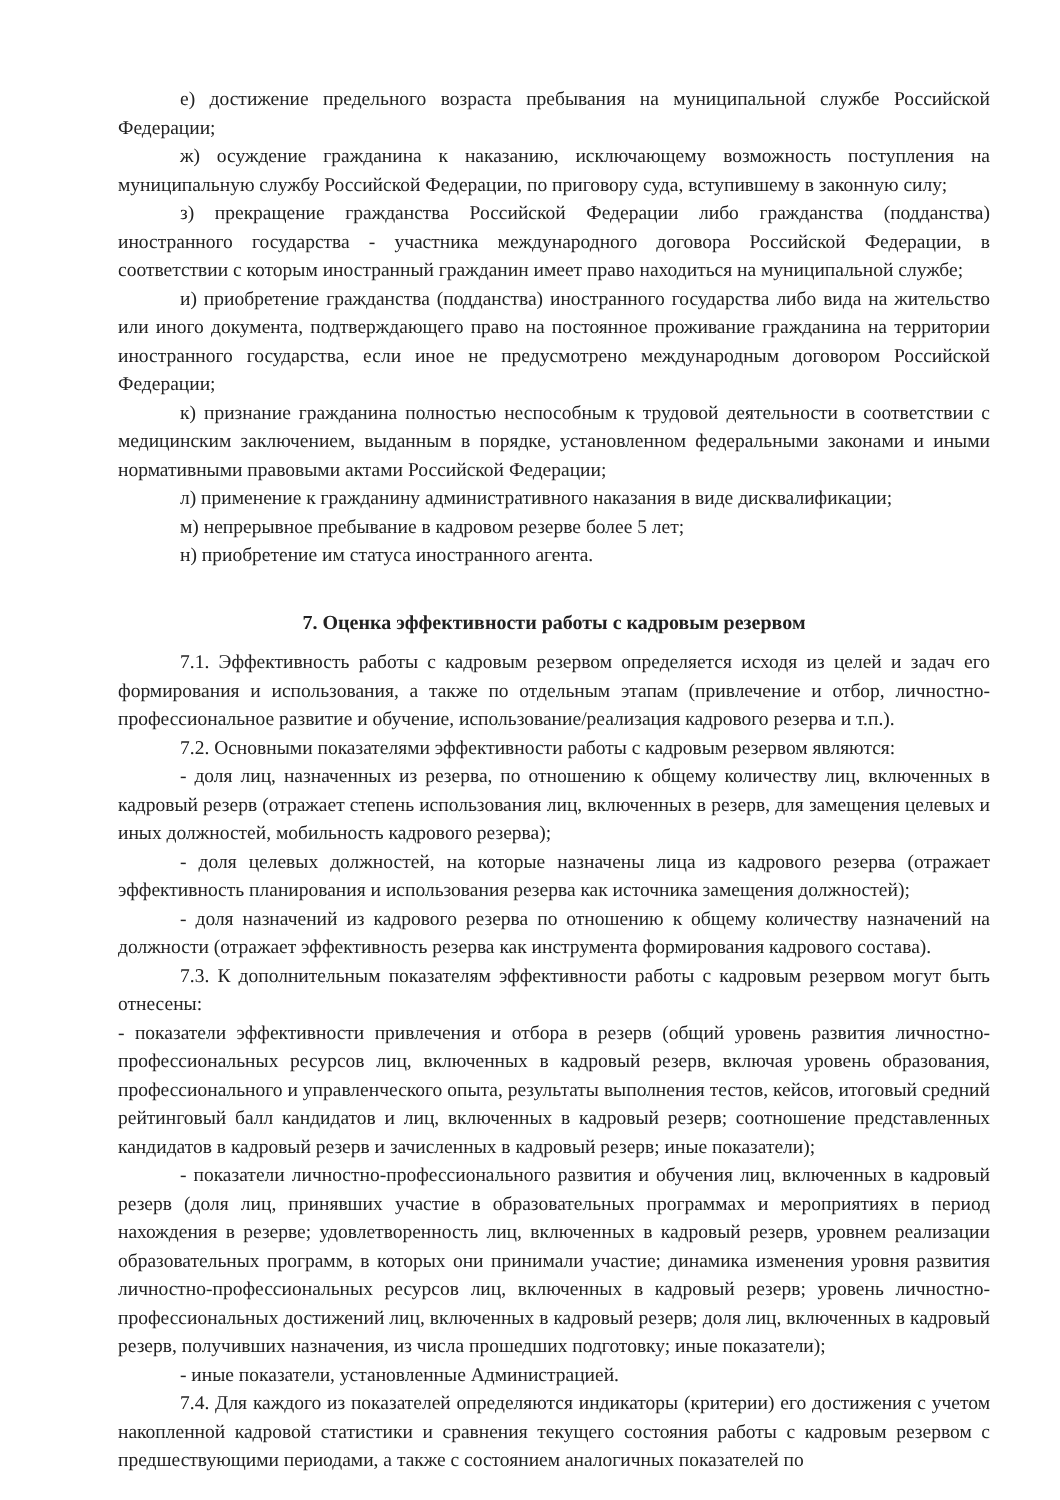е) достижение предельного возраста пребывания на муниципальной службе Российской Федерации;
ж) осуждение гражданина к наказанию, исключающему возможность поступления на муниципальную службу Российской Федерации, по приговору суда, вступившему в законную силу;
з) прекращение гражданства Российской Федерации либо гражданства (подданства) иностранного государства - участника международного договора Российской Федерации, в соответствии с которым иностранный гражданин имеет право находиться на муниципальной службе;
и) приобретение гражданства (подданства) иностранного государства либо вида на жительство или иного документа, подтверждающего право на постоянное проживание гражданина на территории иностранного государства, если иное не предусмотрено международным договором Российской Федерации;
к) признание гражданина полностью неспособным к трудовой деятельности в соответствии с медицинским заключением, выданным в порядке, установленном федеральными законами и иными нормативными правовыми актами Российской Федерации;
л) применение к гражданину административного наказания в виде дисквалификации;
м) непрерывное пребывание в кадровом резерве более 5 лет;
н) приобретение им статуса иностранного агента.
7. Оценка эффективности работы с кадровым резервом
7.1. Эффективность работы с кадровым резервом определяется исходя из целей и задач его формирования и использования, а также по отдельным этапам (привлечение и отбор, личностно-профессиональное развитие и обучение, использование/реализация кадрового резерва и т.п.).
7.2. Основными показателями эффективности работы с кадровым резервом являются:
- доля лиц, назначенных из резерва, по отношению к общему количеству лиц, включенных в кадровый резерв (отражает степень использования лиц, включенных в резерв, для замещения целевых и иных должностей, мобильность кадрового резерва);
- доля целевых должностей, на которые назначены лица из кадрового резерва (отражает эффективность планирования и использования резерва как источника замещения должностей);
- доля назначений из кадрового резерва по отношению к общему количеству назначений на должности (отражает эффективность резерва как инструмента формирования кадрового состава).
7.3. К дополнительным показателям эффективности работы с кадровым резервом могут быть отнесены:
- показатели эффективности привлечения и отбора в резерв (общий уровень развития личностно-профессиональных ресурсов лиц, включенных в кадровый резерв, включая уровень образования, профессионального и управленческого опыта, результаты выполнения тестов, кейсов, итоговый средний рейтинговый балл кандидатов и лиц, включенных в кадровый резерв; соотношение представленных кандидатов в кадровый резерв и зачисленных в кадровый резерв; иные показатели);
- показатели личностно-профессионального развития и обучения лиц, включенных в кадровый резерв (доля лиц, принявших участие в образовательных программах и мероприятиях в период нахождения в резерве; удовлетворенность лиц, включенных в кадровый резерв, уровнем реализации образовательных программ, в которых они принимали участие; динамика изменения уровня развития личностно-профессиональных ресурсов лиц, включенных в кадровый резерв; уровень личностно-профессиональных достижений лиц, включенных в кадровый резерв; доля лиц, включенных в кадровый резерв, получивших назначения, из числа прошедших подготовку; иные показатели);
- иные показатели, установленные Администрацией.
7.4. Для каждого из показателей определяются индикаторы (критерии) его достижения с учетом накопленной кадровой статистики и сравнения текущего состояния работы с кадровым резервом с предшествующими периодами, а также с состоянием аналогичных показателей по